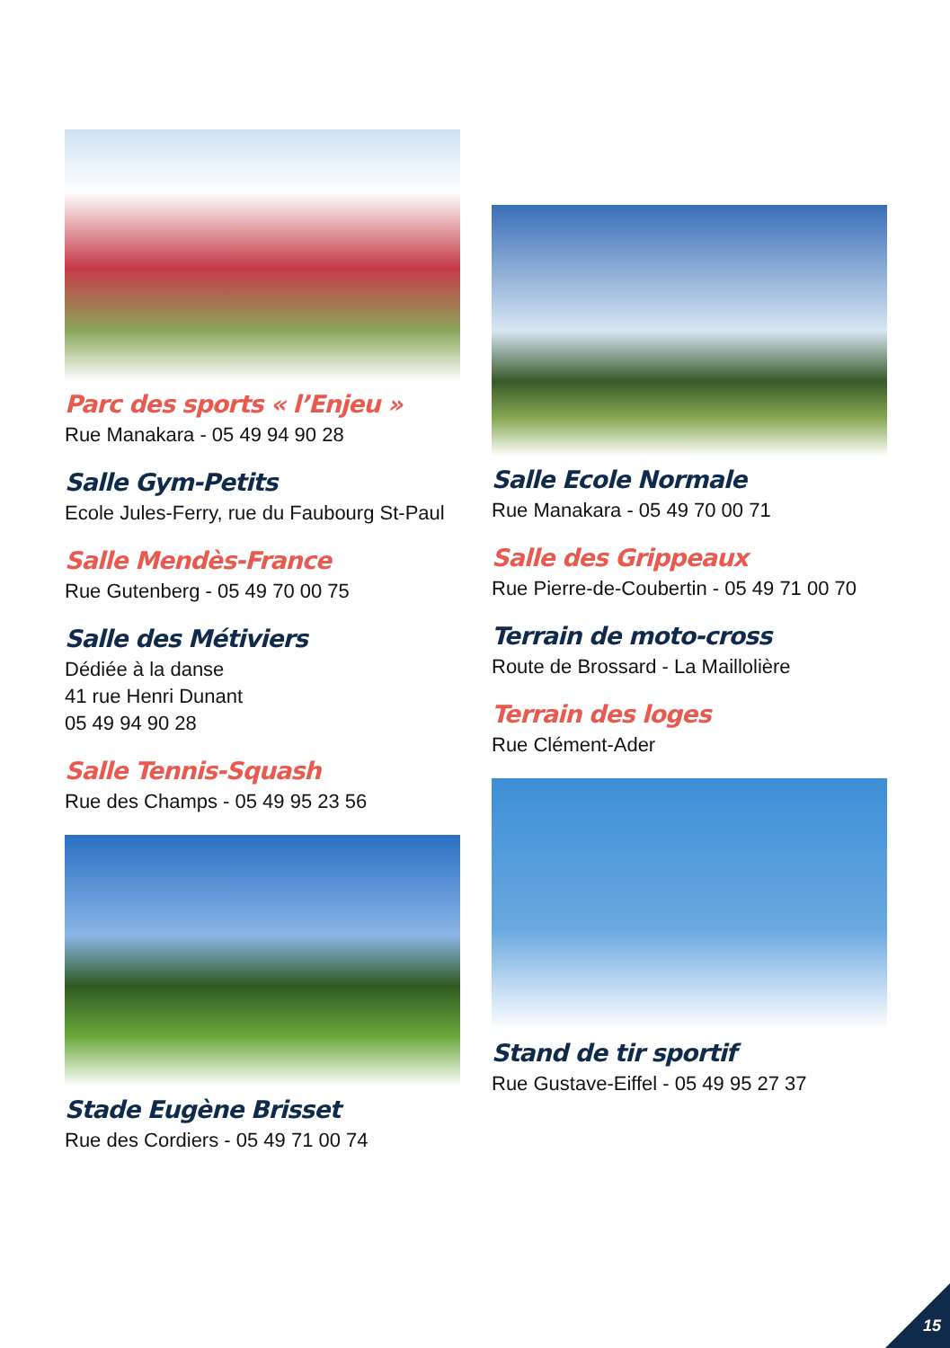Parc des sports « l’Enjeu »
Rue Manakara - 05 49 94 90 28
Salle Gym-Petits
Ecole Jules-Ferry, rue du Faubourg St-Paul
Salle Mendès-France
Rue Gutenberg - 05 49 70 00 75
Salle des Métiviers
Dédiée à la danse
41 rue Henri Dunant
05 49 94 90 28
Salle Tennis-Squash
Rue des Champs - 05 49 95 23 56
Stade Eugène Brisset
Rue des Cordiers - 05 49 71 00 74
Salle Ecole Normale
Rue Manakara - 05 49 70 00 71
Salle des Grippeaux
Rue Pierre-de-Coubertin - 05 49 71 00 70
Terrain de moto-cross
Route de Brossard - La Maillolière
Terrain des loges
Rue Clément-Ader
Stand de tir sportif
Rue Gustave-Eiffel - 05 49 95 27 37
15